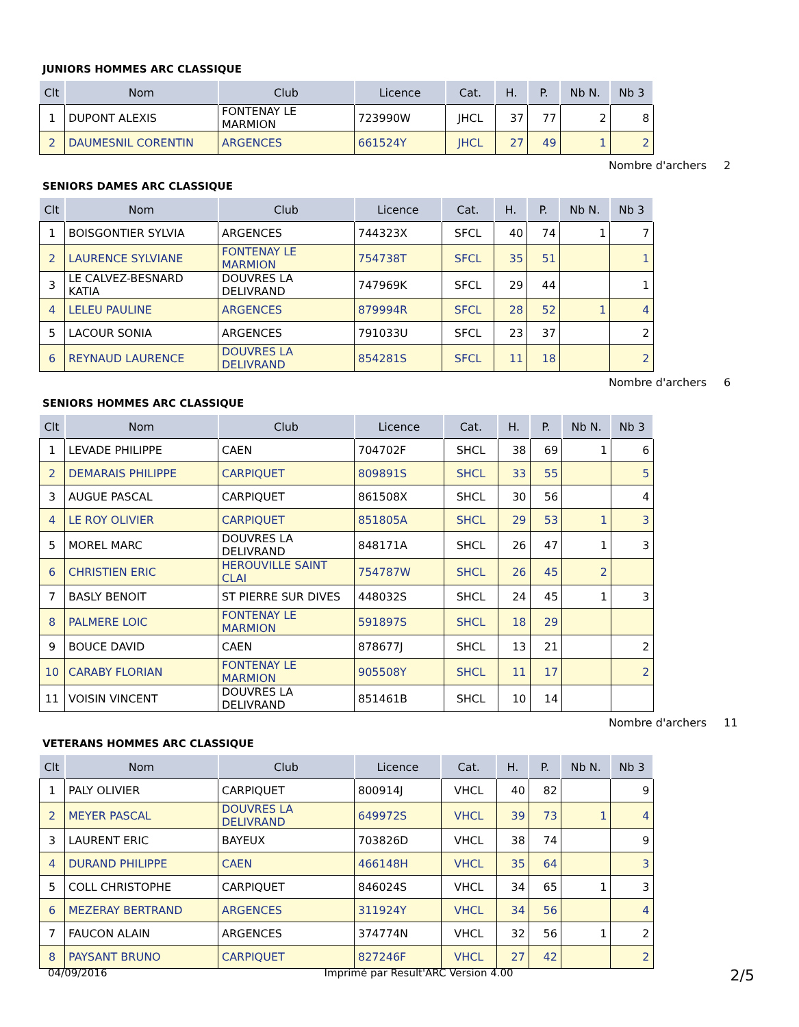JUNIORS HOMMES ARC CLASSIQUE
| Clt | Nom | Club | Licence | Cat. | H. | P. | Nb N. | Nb 3 |
| --- | --- | --- | --- | --- | --- | --- | --- | --- |
| 1 | DUPONT ALEXIS | FONTENAY LE MARMION | 723990W | JHCL | 37 | 77 | 2 | 8 |
| 2 | DAUMESNIL CORENTIN | ARGENCES | 661524Y | JHCL | 27 | 49 | 1 | 2 |
Nombre d'archers 2
SENIORS DAMES ARC CLASSIQUE
| Clt | Nom | Club | Licence | Cat. | H. | P. | Nb N. | Nb 3 |
| --- | --- | --- | --- | --- | --- | --- | --- | --- |
| 1 | BOISGONTIER SYLVIA | ARGENCES | 744323X | SFCL | 40 | 74 | 1 | 7 |
| 2 | LAURENCE SYLVIANE | FONTENAY LE MARMION | 754738T | SFCL | 35 | 51 | | 1 |
| 3 | LE CALVEZ-BESNARD KATIA | DOUVRES LA DELIVRAND | 747969K | SFCL | 29 | 44 | | 1 |
| 4 | LELEU PAULINE | ARGENCES | 879994R | SFCL | 28 | 52 | 1 | 4 |
| 5 | LACOUR SONIA | ARGENCES | 791033U | SFCL | 23 | 37 | | 2 |
| 6 | REYNAUD LAURENCE | DOUVRES LA DELIVRAND | 854281S | SFCL | 11 | 18 | | 2 |
Nombre d'archers 6
SENIORS HOMMES ARC CLASSIQUE
| Clt | Nom | Club | Licence | Cat. | H. | P. | Nb N. | Nb 3 |
| --- | --- | --- | --- | --- | --- | --- | --- | --- |
| 1 | LEVADE PHILIPPE | CAEN | 704702F | SHCL | 38 | 69 | 1 | 6 |
| 2 | DEMARAIS PHILIPPE | CARPIQUET | 809891S | SHCL | 33 | 55 | | 5 |
| 3 | AUGUE PASCAL | CARPIQUET | 861508X | SHCL | 30 | 56 | | 4 |
| 4 | LE ROY OLIVIER | CARPIQUET | 851805A | SHCL | 29 | 53 | 1 | 3 |
| 5 | MOREL MARC | DOUVRES LA DELIVRAND | 848171A | SHCL | 26 | 47 | 1 | 3 |
| 6 | CHRISTIEN ERIC | HEROUVILLE SAINT CLAI | 754787W | SHCL | 26 | 45 | 2 | |
| 7 | BASLY BENOIT | ST PIERRE SUR DIVES | 448032S | SHCL | 24 | 45 | 1 | 3 |
| 8 | PALMERE LOIC | FONTENAY LE MARMION | 591897S | SHCL | 18 | 29 | | |
| 9 | BOUCE DAVID | CAEN | 878677J | SHCL | 13 | 21 | | 2 |
| 10 | CARABY FLORIAN | FONTENAY LE MARMION | 905508Y | SHCL | 11 | 17 | | 2 |
| 11 | VOISIN VINCENT | DOUVRES LA DELIVRAND | 851461B | SHCL | 10 | 14 | | |
Nombre d'archers 11
VETERANS HOMMES ARC CLASSIQUE
| Clt | Nom | Club | Licence | Cat. | H. | P. | Nb N. | Nb 3 |
| --- | --- | --- | --- | --- | --- | --- | --- | --- |
| 1 | PALY OLIVIER | CARPIQUET | 800914J | VHCL | 40 | 82 | | 9 |
| 2 | MEYER PASCAL | DOUVRES LA DELIVRAND | 649972S | VHCL | 39 | 73 | 1 | 4 |
| 3 | LAURENT ERIC | BAYEUX | 703826D | VHCL | 38 | 74 | | 9 |
| 4 | DURAND PHILIPPE | CAEN | 466148H | VHCL | 35 | 64 | | 3 |
| 5 | COLL CHRISTOPHE | CARPIQUET | 846024S | VHCL | 34 | 65 | 1 | 3 |
| 6 | MEZERAY BERTRAND | ARGENCES | 311924Y | VHCL | 34 | 56 | | 4 |
| 7 | FAUCON ALAIN | ARGENCES | 374774N | VHCL | 32 | 56 | 1 | 2 |
| 8 | PAYSANT BRUNO | CARPIQUET | 827246F | VHCL | 27 | 42 | | 2 |
04/09/2016 Imprimé par Result'ARC Version 4.00 2/5